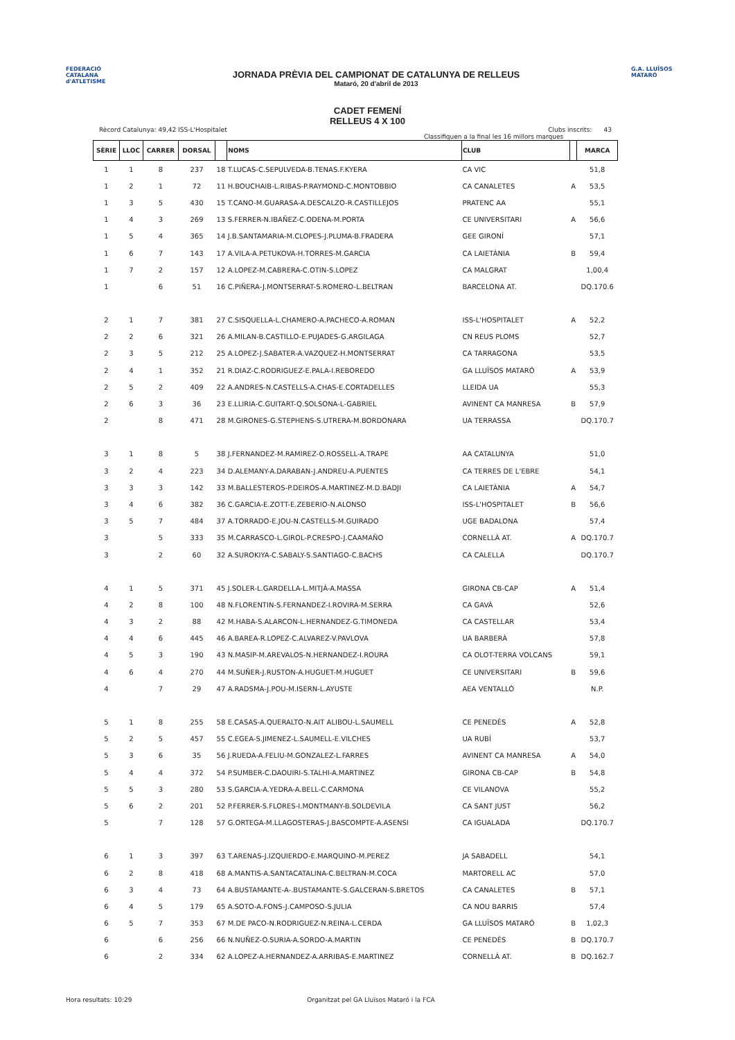FEDERACIÓ CATALANA d'ATLETISME
JORNADA PRÈVIA DEL CAMPIONAT DE CATALUNYA DE RELLEUS
Mataró, 20 d'abril de 2013
G.A. LLUÏSOS MATARÓ
CADET FEMENÍ
RELLEUS 4 X 100
Rècord Catalunya: 49,42 ISS-L'Hospitalet Clubs inscrits: 43
Classifiquen a la final les 16 millors marques
| SÈRIE | LLOC | CARRER | DORSAL | | NOMS | CLUB | | MARCA |
| --- | --- | --- | --- | --- | --- | --- | --- | --- |
| 1 | 1 | 8 | 237 | 18 | T.LUCAS-C.SEPULVEDA-B.TENAS.F.KYERA | CA VIC | | 51,8 |
| 1 | 2 | 1 | 72 | 11 | H.BOUCHAIB-L.RIBAS-P.RAYMOND-C.MONTOBBIO | CA CANALETES | A | 53,5 |
| 1 | 3 | 5 | 430 | 15 | T.CANO-M.GUARASA-A.DESCALZO-R.CASTILLEJOS | PRATENC AA | | 55,1 |
| 1 | 4 | 3 | 269 | 13 | S.FERRER-N.IBAÑEZ-C.ODENA-M.PORTA | CE UNIVERSITARI | A | 56,6 |
| 1 | 5 | 4 | 365 | 14 | J.B.SANTAMARIA-M.CLOPES-J.PLUMA-B.FRADERA | GEE GIRONÍ | | 57,1 |
| 1 | 6 | 7 | 143 | 17 | A.VILA-A.PETUKOVA-H.TORRES-M.GARCIA | CA LAIETÀNIA | B | 59,4 |
| 1 | 7 | 2 | 157 | 12 | A.LOPEZ-M.CABRERA-C.OTIN-S.LOPEZ | CA MALGRAT | | 1,00,4 |
| 1 | | 6 | 51 | 16 | C.PIÑERA-J.MONTSERRAT-S.ROMERO-L.BELTRAN | BARCELONA AT. | | DQ.170.6 |
| 2 | 1 | 7 | 381 | 27 | C.SISQUELLA-L.CHAMERO-A.PACHECO-A.ROMAN | ISS-L'HOSPITALET | A | 52,2 |
| 2 | 2 | 6 | 321 | 26 | A.MILAN-B.CASTILLO-E.PUJADES-G.ARGILAGA | CN REUS PLOMS | | 52,7 |
| 2 | 3 | 5 | 212 | 25 | A.LOPEZ-J.SABATER-A.VAZQUEZ-H.MONTSERRAT | CA TARRAGONA | | 53,5 |
| 2 | 4 | 1 | 352 | 21 | R.DIAZ-C.RODRIGUEZ-E.PALA-I.REBOREDO | GA LLUÏSOS MATARÓ | A | 53,9 |
| 2 | 5 | 2 | 409 | 22 | A.ANDRES-N.CASTELLS-A.CHAS-E.CORTADELLES | LLEIDA UA | | 55,3 |
| 2 | 6 | 3 | 36 | 23 | E.LLIRIA-C.GUITART-Q.SOLSONA-L-GABRIEL | AVINENT CA MANRESA | B | 57,9 |
| 2 | | 8 | 471 | 28 | M.GIRONES-G.STEPHENS-S.UTRERA-M.BORDONARA | UA TERRASSA | | DQ.170.7 |
| 3 | 1 | 8 | 5 | 38 | J.FERNANDEZ-M.RAMIREZ-O.ROSSELL-A.TRAPE | AA CATALUNYA | | 51,0 |
| 3 | 2 | 4 | 223 | 34 | D.ALEMANY-A.DARABAN-J.ANDREU-A.PUENTES | CA TERRES DE L'EBRE | | 54,1 |
| 3 | 3 | 3 | 142 | 33 | M.BALLESTEROS-P.DEIROS-A.MARTINEZ-M.D.BADJI | CA LAIETÀNIA | A | 54,7 |
| 3 | 4 | 6 | 382 | 36 | C.GARCIA-E.ZOTT-E.ZEBERIO-N.ALONSO | ISS-L'HOSPITALET | B | 56,6 |
| 3 | 5 | 7 | 484 | 37 | A.TORRADO-E.JOU-N.CASTELLS-M.GUIRADO | UGE BADALONA | | 57,4 |
| 3 | | 5 | 333 | 35 | M.CARRASCO-L.GIROL-P.CRESPO-J.CAAMAÑO | CORNELLÀ AT. | A | DQ.170.7 |
| 3 | | 2 | 60 | 32 | A.SUROKIYA-C.SABALY-S.SANTIAGO-C.BACHS | CA CALELLA | | DQ.170.7 |
| 4 | 1 | 5 | 371 | 45 | J.SOLER-L.GARDELLA-L.MITJÀ-A.MASSA | GIRONA CB-CAP | A | 51,4 |
| 4 | 2 | 8 | 100 | 48 | N.FLORENTIN-S.FERNANDEZ-I.ROVIRA-M.SERRA | CA GAVÀ | | 52,6 |
| 4 | 3 | 2 | 88 | 42 | M.HABA-S.ALARCON-L.HERNANDEZ-G.TIMONEDA | CA CASTELLAR | | 53,4 |
| 4 | 4 | 6 | 445 | 46 | A.BAREA-R.LOPEZ-C.ALVAREZ-V.PAVLOVA | UA BARBERÀ | | 57,8 |
| 4 | 5 | 3 | 190 | 43 | N.MASIP-M.AREVALOS-N.HERNANDEZ-I.ROURA | CA OLOT-TERRA VOLCANS | | 59,1 |
| 4 | 6 | 4 | 270 | 44 | M.SUÑER-J.RUSTON-A.HUGUET-M.HUGUET | CE UNIVERSITARI | B | 59,6 |
| 4 | | 7 | 29 | 47 | A.RADSMA-J.POU-M.ISERN-L.AYUSTE | AEA VENTALLÓ | | N.P. |
| 5 | 1 | 8 | 255 | 58 | E.CASAS-A.QUERALTO-N.AIT ALIBOU-L.SAUMELL | CE PENEDÈS | A | 52,8 |
| 5 | 2 | 5 | 457 | 55 | C.EGEA-S.JIMENEZ-L.SAUMELL-E.VILCHES | UA RUBÍ | | 53,7 |
| 5 | 3 | 6 | 35 | 56 | J.RUEDA-A.FELIU-M.GONZALEZ-L.FARRES | AVINENT CA MANRESA | A | 54,0 |
| 5 | 4 | 4 | 372 | 54 | P.SUMBER-C.DAOUIRI-S.TALHI-A.MARTINEZ | GIRONA CB-CAP | B | 54,8 |
| 5 | 5 | 3 | 280 | 53 | S.GARCIA-A.YEDRA-A.BELL-C.CARMONA | CE VILANOVA | | 55,2 |
| 5 | 6 | 2 | 201 | 52 | P.FERRER-S.FLORES-I.MONTMANY-B.SOLDEVILA | CA SANT JUST | | 56,2 |
| 5 | | 7 | 128 | 57 | G.ORTEGA-M.LLAGOSTERAS-J.BASCOMPTE-A.ASENSI | CA IGUALADA | | DQ.170.7 |
| 6 | 1 | 3 | 397 | 63 | T.ARENAS-J.IZQUIERDO-E.MARQUINO-M.PEREZ | JA SABADELL | | 54,1 |
| 6 | 2 | 8 | 418 | 68 | A.MANTIS-A.SANTACATALINA-C.BELTRAN-M.COCA | MARTORELL AC | | 57,0 |
| 6 | 3 | 4 | 73 | 64 | A.BUSTAMANTE-A-.BUSTAMANTE-S.GALCERAN-S.BRETOS | CA CANALETES | B | 57,1 |
| 6 | 4 | 5 | 179 | 65 | A.SOTO-A.FONS-J.CAMPOSO-S.JULIA | CA NOU BARRIS | | 57,4 |
| 6 | 5 | 7 | 353 | 67 | M.DE PACO-N.RODRIGUEZ-N.REINA-L.CERDA | GA LLUÏSOS MATARÓ | B | 1,02,3 |
| 6 | | 6 | 256 | 66 | N.NUÑEZ-O.SURIA-A.SORDO-A.MARTIN | CE PENEDÈS | B | DQ.170.7 |
| 6 | | 2 | 334 | 62 | A.LOPEZ-A.HERNANDEZ-A.ARRIBAS-E.MARTINEZ | CORNELLÀ AT. | B | DQ.162.7 |
Hora resultats: 10:29 Organitzat pel GA Lluïsos Mataró i la FCA